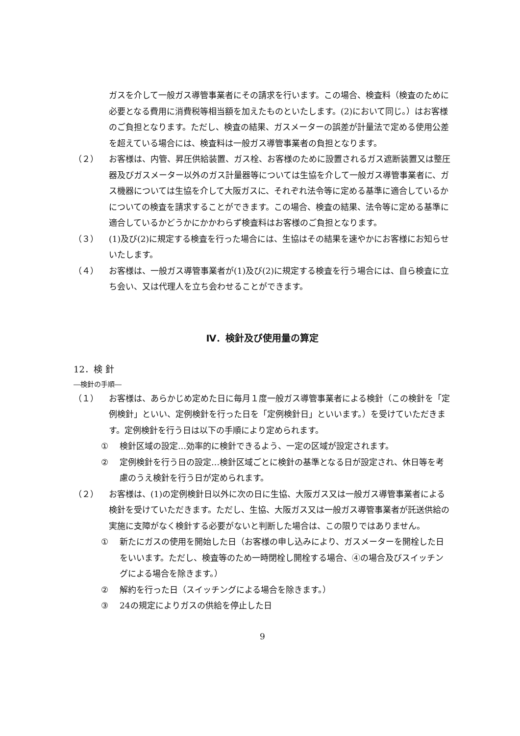ガスを介して一般ガス導管事業者にその請求を行います。この場合、検査料（検査のために必要となる費用に消費税等相当額を加えたものといたします。(2)において同じ。）はお客様のご負担となります。ただし、検査の結果、ガスメーターの誤差が計量法で定める使用公差を超えている場合には、検査料は一般ガス導管事業者の負担となります。
（２） お客様は、内管、昇圧供給装置、ガス栓、お客様のために設置されるガス遮断装置又は整圧器及びガスメーター以外のガス計量器等については生協を介して一般ガス導管事業者に、ガス機器については生協を介して大阪ガスに、それぞれ法令等に定める基準に適合しているかについての検査を請求することができます。この場合、検査の結果、法令等に定める基準に適合しているかどうかにかかわらず検査料はお客様のご負担となります。
（３） (1)及び(2)に規定する検査を行った場合には、生協はその結果を速やかにお客様にお知らせいたします。
（４） お客様は、一般ガス導管事業者が(1)及び(2)に規定する検査を行う場合には、自ら検査に立ち会い、又は代理人を立ち会わせることができます。
Ⅳ．検針及び使用量の算定
12．検 針
―検針の手順―
（１） お客様は、あらかじめ定めた日に毎月１度一般ガス導管事業者による検針（この検針を「定例検針」といい、定例検針を行った日を「定例検針日」といいます。）を受けていただきます。定例検針を行う日は以下の手順により定められます。
① 検針区域の設定…効率的に検針できるよう、一定の区域が設定されます。
② 定例検針を行う日の設定…検針区域ごとに検針の基準となる日が設定され、休日等を考慮のうえ検針を行う日が定められます。
（２） お客様は、(1)の定例検針日以外に次の日に生協、大阪ガス又は一般ガス導管事業者による検針を受けていただきます。ただし、生協、大阪ガス又は一般ガス導管事業者が託送供給の実施に支障がなく検針する必要がないと判断した場合は、この限りではありません。
① 新たにガスの使用を開始した日（お客様の申し込みにより、ガスメーターを開栓した日をいいます。ただし、検査等のため一時閉栓し開栓する場合、④の場合及びスイッチングによる場合を除きます。）
② 解約を行った日（スイッチングによる場合を除きます。）
③ 24の規定によりガスの供給を停止した日
9